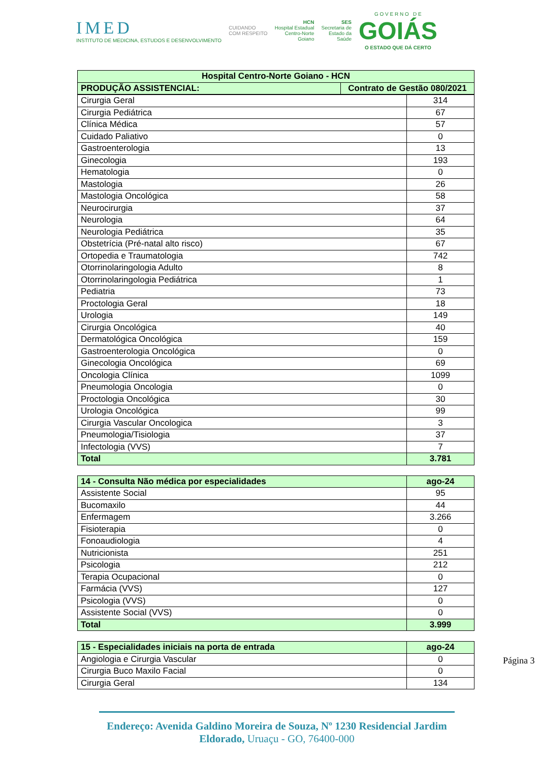IMED
INSTITUTO DE MEDICINA, ESTUDOS E DESENVOLVIMENTO
CUIDANDO
COM RESPEITO
HCN
Hospital Estadual
Centro-Norte
Goiano
SES
Secretaria de
Estado da
Saúde
G O V E R N O D E
GOIÁS
O ESTADO QUE DÁ CERTO
| Hospital Centro-Norte Goiano - HCN | |
| --- | --- |
| PRODUÇÃO ASSISTENCIAL: | Contrato de Gestão 080/2021 |
| Cirurgia Geral | 314 |
| Cirurgia Pediátrica | 67 |
| Clínica Médica | 57 |
| Cuidado Paliativo | 0 |
| Gastroenterologia | 13 |
| Ginecologia | 193 |
| Hematologia | 0 |
| Mastologia | 26 |
| Mastologia Oncológica | 58 |
| Neurocirurgia | 37 |
| Neurologia | 64 |
| Neurologia Pediátrica | 35 |
| Obstetrícia (Pré-natal alto risco) | 67 |
| Ortopedia e Traumatologia | 742 |
| Otorrinolaringologia Adulto | 8 |
| Otorrinolaringologia Pediátrica | 1 |
| Pediatria | 73 |
| Proctologia Geral | 18 |
| Urologia | 149 |
| Cirurgia Oncológica | 40 |
| Dermatológica Oncológica | 159 |
| Gastroenterologia Oncológica | 0 |
| Ginecologia Oncológica | 69 |
| Oncologia Clínica | 1099 |
| Pneumologia Oncologia | 0 |
| Proctologia Oncológica | 30 |
| Urologia Oncológica | 99 |
| Cirurgia Vascular Oncologica | 3 |
| Pneumologia/Tisiologia | 37 |
| Infectologia (VVS) | 7 |
| Total | 3.781 |
| 14 - Consulta Não médica por especialidades | ago-24 |
| --- | --- |
| Assistente Social | 95 |
| Bucomaxilo | 44 |
| Enfermagem | 3.266 |
| Fisioterapia | 0 |
| Fonoaudiologia | 4 |
| Nutricionista | 251 |
| Psicologia | 212 |
| Terapia Ocupacional | 0 |
| Farmácia (VVS) | 127 |
| Psicologia (VVS) | 0 |
| Assistente Social (VVS) | 0 |
| Total | 3.999 |
| 15 - Especialidades iniciais na porta de entrada | ago-24 |
| --- | --- |
| Angiologia e Cirurgia Vascular | 0 |
| Cirurgia Buco Maxilo Facial | 0 |
| Cirurgia Geral | 134 |
Página 3
Endereço: Avenida Galdino Moreira de Souza, Nº 1230 Residencial Jardim Eldorado, Uruaçu - GO, 76400-000